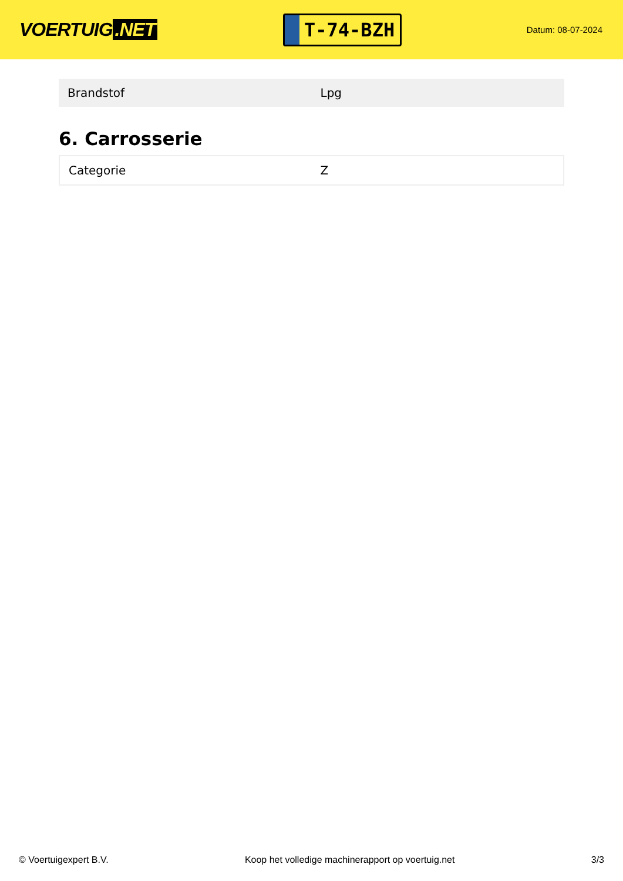VOERTUIG.NET
T-74-BZH
Datum: 08-07-2024
| Brandstof | Lpg |
6. Carrosserie
| Categorie | Z |
© Voertuigexpert B.V. Koop het volledige machinerapport op voertuig.net 3/3